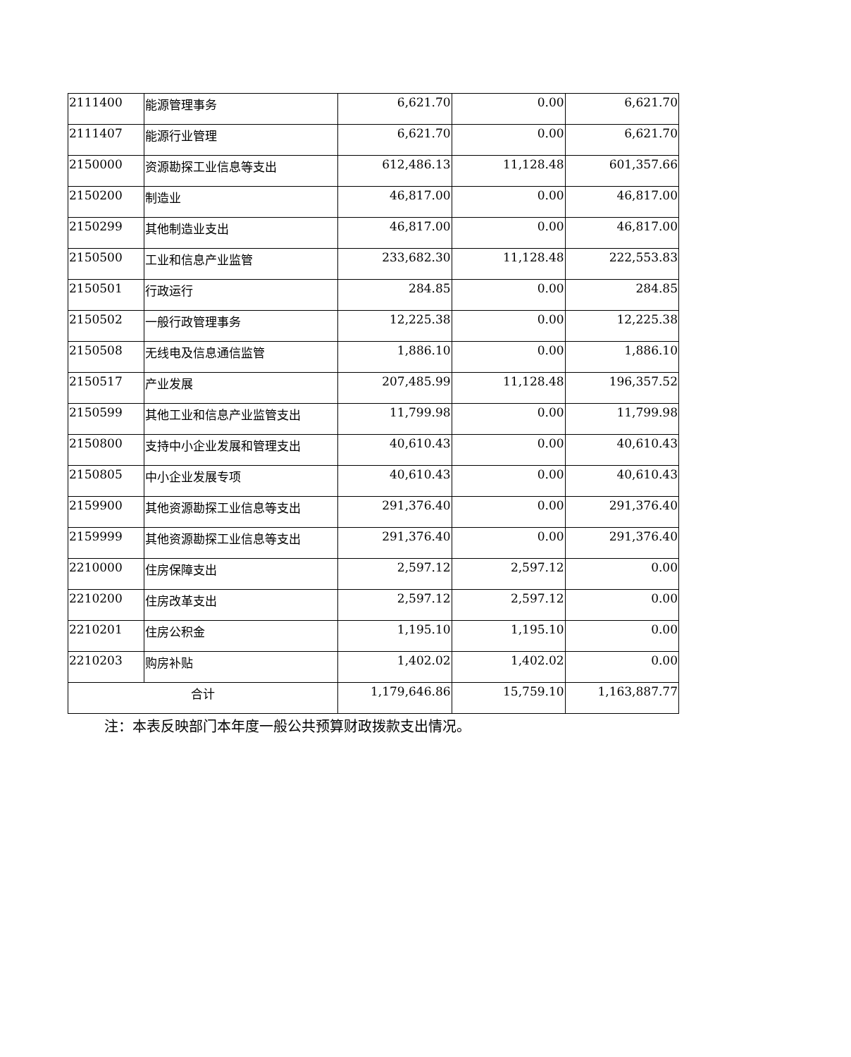| 2111400 | 能源管理事务 | 6,621.70 | 0.00 | 6,621.70 |
| 2111407 | 能源行业管理 | 6,621.70 | 0.00 | 6,621.70 |
| 2150000 | 资源勘探工业信息等支出 | 612,486.13 | 11,128.48 | 601,357.66 |
| 2150200 | 制造业 | 46,817.00 | 0.00 | 46,817.00 |
| 2150299 | 其他制造业支出 | 46,817.00 | 0.00 | 46,817.00 |
| 2150500 | 工业和信息产业监管 | 233,682.30 | 11,128.48 | 222,553.83 |
| 2150501 | 行政运行 | 284.85 | 0.00 | 284.85 |
| 2150502 | 一般行政管理事务 | 12,225.38 | 0.00 | 12,225.38 |
| 2150508 | 无线电及信息通信监管 | 1,886.10 | 0.00 | 1,886.10 |
| 2150517 | 产业发展 | 207,485.99 | 11,128.48 | 196,357.52 |
| 2150599 | 其他工业和信息产业监管支出 | 11,799.98 | 0.00 | 11,799.98 |
| 2150800 | 支持中小企业发展和管理支出 | 40,610.43 | 0.00 | 40,610.43 |
| 2150805 | 中小企业发展专项 | 40,610.43 | 0.00 | 40,610.43 |
| 2159900 | 其他资源勘探工业信息等支出 | 291,376.40 | 0.00 | 291,376.40 |
| 2159999 | 其他资源勘探工业信息等支出 | 291,376.40 | 0.00 | 291,376.40 |
| 2210000 | 住房保障支出 | 2,597.12 | 2,597.12 | 0.00 |
| 2210200 | 住房改革支出 | 2,597.12 | 2,597.12 | 0.00 |
| 2210201 | 住房公积金 | 1,195.10 | 1,195.10 | 0.00 |
| 2210203 | 购房补贴 | 1,402.02 | 1,402.02 | 0.00 |
| 合计 | | 1,179,646.86 | 15,759.10 | 1,163,887.77 |
注：本表反映部门本年度一般公共预算财政拨款支出情况。